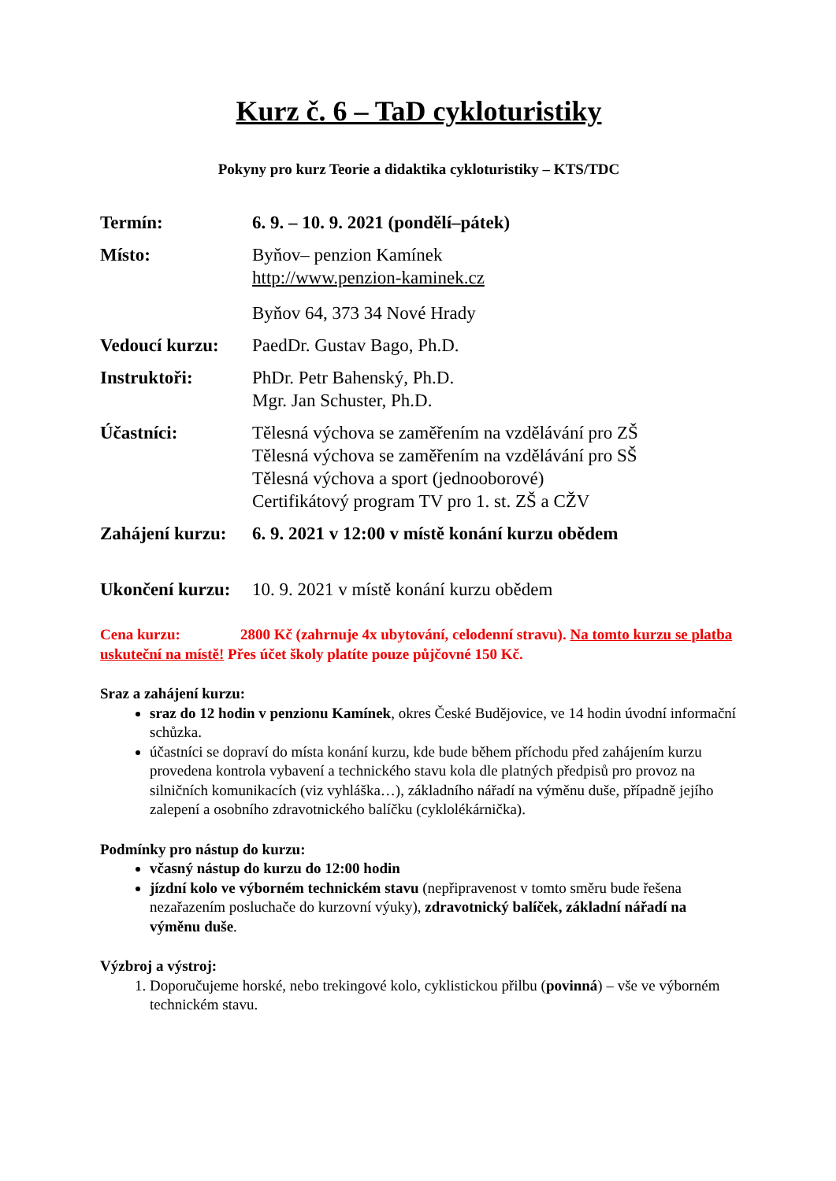Kurz č. 6 – TaD cykloturistiky
Pokyny pro kurz Teorie a didaktika cykloturistiky – KTS/TDC
| Termín: | 6. 9. – 10. 9. 2021 (pondělí–pátek) |
| Místo: | Byňov– penzion Kamínek http://www.penzion-kaminek.cz Byňov 64, 373 34 Nové Hrady |
| Vedoucí kurzu: | PaedDr. Gustav Bago, Ph.D. |
| Instruktoři: | PhDr. Petr Bahenský, Ph.D. Mgr. Jan Schuster, Ph.D. |
| Účastníci: | Tělesná výchova se zaměřením na vzdělávání pro ZŠ Tělesná výchova se zaměřením na vzdělávání pro SŠ Tělesná výchova a sport (jednooborové) Certifikátový program TV pro 1. st. ZŠ a CŽV |
| Zahájení kurzu: | 6. 9. 2021 v 12:00 v místě konání kurzu obědem |
| Ukončení kurzu: | 10. 9. 2021 v místě konání kurzu obědem |
Cena kurzu: 2800 Kč (zahrnuje 4x ubytování, celodenní stravu). Na tomto kurzu se platba uskuteční na místě! Přes účet školy platíte pouze půjčovné 150 Kč.
Sraz a zahájení kurzu:
sraz do 12 hodin v penzionu Kamínek, okres České Budějovice, ve 14 hodin úvodní informační schůzka.
účastníci se dopraví do místa konání kurzu, kde bude během příchodu před zahájením kurzu provedena kontrola vybavení a technického stavu kola dle platných předpisů pro provoz na silničních komunikacích (viz vyhláška…), základního nářadí na výměnu duše, případně jejího zalepení a osobního zdravotnického balíčku (cyklolékárnička).
Podmínky pro nástup do kurzu:
včasný nástup do kurzu do 12:00 hodin
jízdní kolo ve výborném technickém stavu (nepřipravenost v tomto směru bude řešena nezařazením posluchače do kurzovní výuky), zdravotnický balíček, základní nářadí na výměnu duše.
Výzbroj a výstroj:
1. Doporučujeme horské, nebo trekingové kolo, cyklistickou přilbu (povinná) – vše ve výborném technickém stavu.